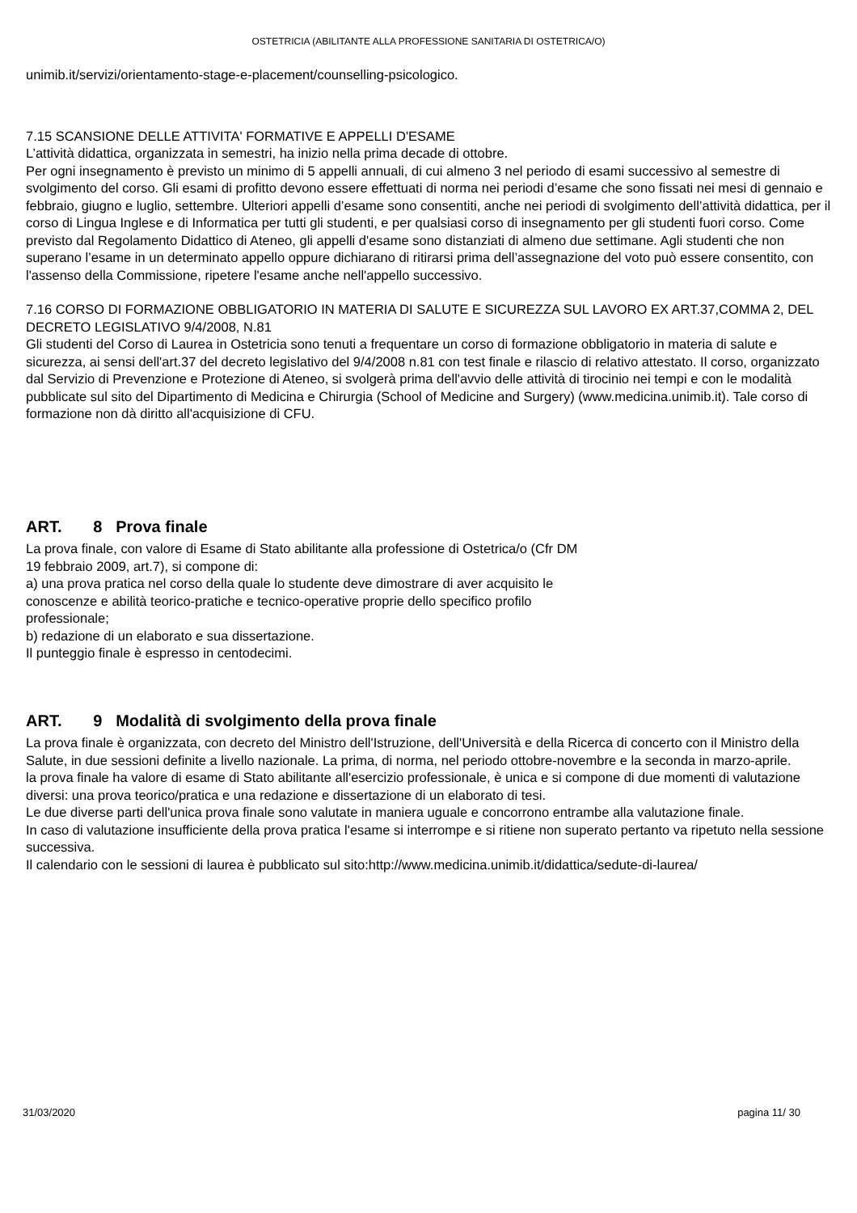OSTETRICIA (ABILITANTE ALLA PROFESSIONE SANITARIA DI OSTETRICA/O)
unimib.it/servizi/orientamento-stage-e-placement/counselling-psicologico.
7.15 SCANSIONE DELLE ATTIVITA' FORMATIVE E APPELLI D'ESAME
L’attività didattica, organizzata in semestri, ha inizio nella prima decade di ottobre.
Per ogni insegnamento è previsto un minimo di 5 appelli annuali, di cui almeno 3 nel periodo di esami successivo al semestre di svolgimento del corso. Gli esami di profitto devono essere effettuati di norma nei periodi d’esame che sono fissati nei mesi di gennaio e febbraio, giugno e luglio, settembre. Ulteriori appelli d’esame sono consentiti, anche nei periodi di svolgimento dell’attività didattica, per il corso di Lingua Inglese e di Informatica per tutti gli studenti, e per qualsiasi corso di insegnamento per gli studenti fuori corso. Come previsto dal Regolamento Didattico di Ateneo, gli appelli d'esame sono distanziati di almeno due settimane. Agli studenti che non superano l’esame in un determinato appello oppure dichiarano di ritirarsi prima dell’assegnazione del voto può essere consentito, con l'assenso della Commissione, ripetere l'esame anche nell'appello successivo.
7.16 CORSO DI FORMAZIONE OBBLIGATORIO IN MATERIA DI SALUTE E SICUREZZA SUL LAVORO EX ART.37,COMMA 2, DEL DECRETO LEGISLATIVO 9/4/2008, N.81
Gli studenti del Corso di Laurea in Ostetricia sono tenuti a frequentare un corso di formazione obbligatorio in materia di salute e sicurezza, ai sensi dell'art.37 del decreto legislativo del 9/4/2008 n.81 con test finale e rilascio di relativo attestato. Il corso, organizzato dal Servizio di Prevenzione e Protezione di Ateneo, si svolgerà prima dell'avvio delle attività di tirocinio nei tempi e con le modalità pubblicate sul sito del Dipartimento di Medicina e Chirurgia (School of Medicine and Surgery) (www.medicina.unimib.it). Tale corso di formazione non dà diritto all'acquisizione di CFU.
ART. 8 Prova finale
La prova finale, con valore di Esame di Stato abilitante alla professione di Ostetrica/o (Cfr DM
19 febbraio 2009, art.7), si compone di:
a) una prova pratica nel corso della quale lo studente deve dimostrare di aver acquisito le
conoscenze e abilità teorico-pratiche e tecnico-operative proprie dello specifico profilo
professionale;
b) redazione di un elaborato e sua dissertazione.
Il punteggio finale è espresso in centodecimi.
ART. 9 Modalità di svolgimento della prova finale
La prova finale è organizzata, con decreto del Ministro dell'Istruzione, dell'Università e della Ricerca di concerto con il Ministro della Salute, in due sessioni definite a livello nazionale. La prima, di norma, nel periodo ottobre-novembre e la seconda in marzo-aprile.
la prova finale ha valore di esame di Stato abilitante all'esercizio professionale, è unica e si compone di due momenti di valutazione diversi: una prova teorico/pratica e una redazione e dissertazione di un elaborato di tesi.
Le due diverse parti dell'unica prova finale sono valutate in maniera uguale e concorrono entrambe alla valutazione finale.
In caso di valutazione insufficiente della prova pratica l'esame si interrompe e si ritiene non superato pertanto va ripetuto nella sessione successiva.
Il calendario con le sessioni di laurea è pubblicato sul sito:http://www.medicina.unimib.it/didattica/sedute-di-laurea/
31/03/2020 pagina 11/ 30